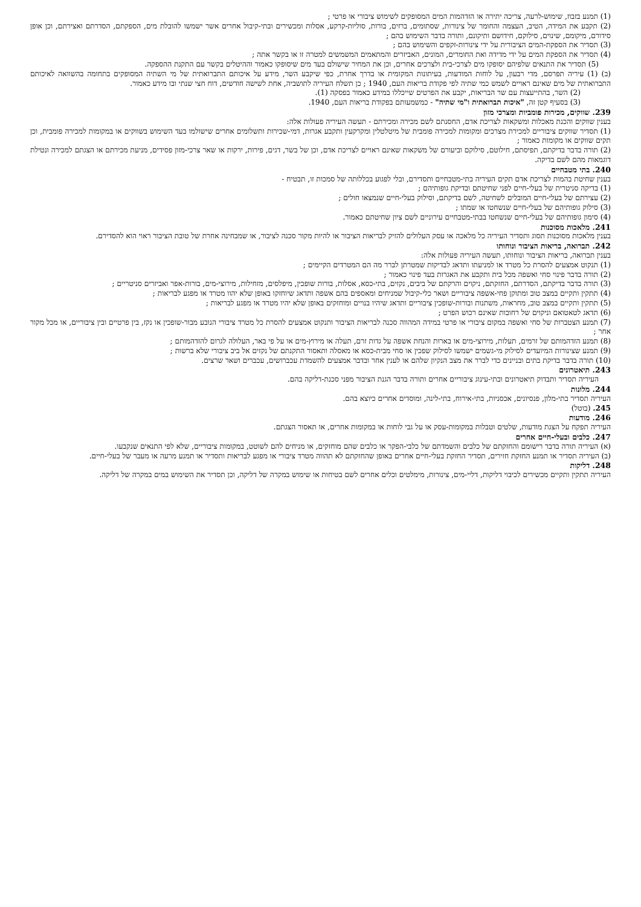(1) תמנע בזבוז, שימוש-לרעה, צריכה יתירה או הזדהמות המים המסופקים לשימוש ציבורי או פרטי ;
(2) תקבע את המידה, הטיב, העצמה והחומר של צינורות, שסתומים, ברזים, בורות, סוליות-קרקע, אסלות ומכשירים ובתי-קיבול אחרים אשר ישמשו להובלת מים, הספקתם, הסדרתם ואצירתם, וכן אופן סידורם, מיקומם, שינוים, סילוקם, חידושם ותיקונם, ותורה בדבר השימוש בהם ;
(3) תסדיר את הספקת-המים הציבורית על ידי צינורות-זקפים והשימוש בהם ;
(4) תסדיר את הספקת המים על ידי מדידה ואת החומרים, המונים, האביזרים והמתאמים המשמשים למטרה זו או בקשר אתה ;
(5) תסדיר את התנאים שלפיהם יסופקו מים לצרכי-בית ולצרכים אחרים, וכן את המחיר שישולם בעד מים שיסופקו כאמור וההיטלים בקשר עם התקנת ההספקה.
(ב) (1) עיריה תפרסם, מדי רבעון, על לוחות המודעות, בעיתונות המקומית או בדרך אחרת, כפי שיקבע השר, מידע על איכותם התברואתית של מי השתיה המסופקים בתחומה בהשוואה לאיכותם התברואתית של מים שאינם ראויים לשמש כמי שתיה לפי פקודת בריאות העם, 1940 ; כן תשלח העיריה לתושביה, אחת לשישה חודשים, דוח חצי שנתי ובו מידע כאמור.
(2) השר, בהתייעצות עם שר הבריאות, יקבע את הפרטים שייכללו במידע כאמור בפסקה (1).
(3) בסעיף קטן זה, "איכות תברואתית ו"מי שתיה" - כמשמעותם בפקודת בריאות העם, 1940.
239. שווקים, מכירות פומביות ומצרכי מזון
בענין שווקים והכנת מאכלות ומשקאות לצריכת אדם, החסנתם לשם מכירה ומכירתם - תעשה העיריה פעולות אלה:
(1) תסדיר שווקים ציבוריים למכירת מצרכים ומקומות למכירה פומבית של מיטלטלין ומקרקעין ותקבע אגרות, דמי-שכירות ותשלומים אחרים שישולמו בעד השימוש בשווקים או במקומות למכירה פומבית, וכן תקים שווקים או מקומות כאמור ;
(2) תורה בדבר בדיקתם, תפיסתם, חילוטם, סילוקם וביעורם של משקאות שאינם ראויים לצריכת אדם, וכן של בשר, דגים, פירות, ירקות או שאר צרכי-מזון פסידים, מניעת מכירתם או הצגתם למכירה ונטילת דוגמאות מהם לשם בדיקה.
240. בתי מטבחיים
בענין שחיטת בהמות לצריכת אדם תקים העיריה בתי-מטבחיים ותסדירם, ובלי לפגוע בכללותה של סמכות זו, תבטיח -
(1) בדיקה סניטרית של בעלי-חיים לפני שחיטתם ובדיקת גופותיהם ;
(2) עצירתם של בעלי-חיים המובלים לשחיטה, לשם בדיקתם, וסילוק בעלי-חיים שנמצאו חולים ;
(3) סילוק גופותיהם של בעלי-חיים שנשחטו או שמתו ;
(4) סימון גופותיהם של בעלי-חיים שנשחטו בבתי-מטבחיים עירוניים לשם ציון שחיטתם כאמור.
241. מלאכות מסוכנות
בענין מלאכות מסוכנות תסוג ותסדיר העיריה כל מלאכה או עסק העלולים להזיק לבריאות הציבור או להיות מקור סכנה לציבור, או שמבחינה אחרת של טובת הציבור ראוי הוא להסדירם.
242. תברואה, בריאות הציבור ונוחותו
בענין תברואה, בריאות הציבור ונוחותו, תעשה העיריה פעולות אלה:
(1) תנקוט אמצעים להסרת כל מטרד או למניעתו ותדאג לבדיקות שמטרתן לברר מה הם המטרדים הקיימים ;
(2) תורה בדבר פינוי סחי ואשפה מכל בית ותקבע את האגרות בעד פינוי כאמור ;
(3) תורה בדבר בדיקתם, הסדרתם, החזקתם, ניקוים והרקתם של ביבים, נקזים, בתי-כסא, אסלות, בורות שופכין, מיפלסים, מזחילות, מירוצי-מים, בורות-אפר ואביזרים סניטריים ;
(4) תתקין ותקיים במצב טוב ומתוקן פחי-אשפה ציבוריים ושאר כלי-קיבול שמניחים ומאספים בהם אשפה ותדאג שיוחזקו באופן שלא יהוו מטרד או מפגע לבריאות ;
(5) תתקין ותקיים במצב טוב, מחראות, משתנות ובורות-שופכין ציבוריים ותדאג שיהיו בנויים ומוחזקים באופן שלא יהיו מטרד או מפגע לבריאות ;
(6) תדאג לטאטואם וניקוים של רחובות שאינם רכוש הפרט ;
(7) תמנע הצטברות של סחי ואשפה במקום ציבורי או פרטי במידה המהווה סכנה לבריאות הציבור ותנקוט אמצעים להסרת כל מטרד ציבורי הנובע מבור-שופכין או נקז, בין פרטיים ובין ציבוריים, או מכל מקור אחר ;
(8) תמנע הזדהמותם של זרמים, תעלות, מירוצי-מים או בארות והנחת אשפה על גדות זרם, תעלה או מירוץ-מים או על פי באר, העלולה לגרום להזדהמותם ;
(9) תמנע שצינורות המיועדים לסילוק מי-גשמים ישמשו לסילוק שפכין או סחי מבית-כסא או מאסלה ותאסור התקנתם של נקזים אל ביב ציבורי שלא ברשות ;
(10) תורה בדבר בדיקת בתים ובניינים כדי לברר את מצב הנקיון שלהם או לענין אחר ובדבר אמצעים להשמדת עכברושים, עכברים ושאר שרצים.
243. תיאטרונים
העיריה תסדיר ותבדוק תיאטרונים ובתי-עינוג ציבוריים אחרים ותורה בדבר הגנת הציבור מפני סכנת-דליקה בהם.
244. מלונות
העיריה תסדיר בתי-מלון, פנסיונים, אכסניות, בתי-אירוח, בתי-לינה, ומוסדים אחרים כיוצא בהם.
245. (בוטל)
246. מודעות
העיריה תפקח על הצגת מודעות, שלטים וטבלות במקומות-עסק או על גבי לוחות או במקומות אחרים, או תאסור הצגתם.
247. כלבים ובעלי-חיים אחרים
(א) העיריה תורה בדבר רישומם והחזקתם של כלבים והשמדתם של כלבי-הפקר או כלבים שהם מוחזקים, או מניחים להם לשוטט, במקומות ציבוריים, שלא לפי התנאים שנקבעו.
(ב) העיריה תסדיר או תמנע החזקת חזירים, תסדיר החזקת בעלי-חיים אחרים באופן שהחזקתם לא תהווה מטרד ציבורי או מפגע לבריאות ותסדיר או תמנע מרעה או מעבר של בעלי-חיים.
248. דליקות
העיריה תתקין ותקיים מכשירים לכיבוי דליקות, דליי-מים, צינורות, מימלטים וכלים אחרים לשם בטיחות או שימוש במקרה של דליקה, וכן תסדיר את השימוש במים במקרה של דליקה.